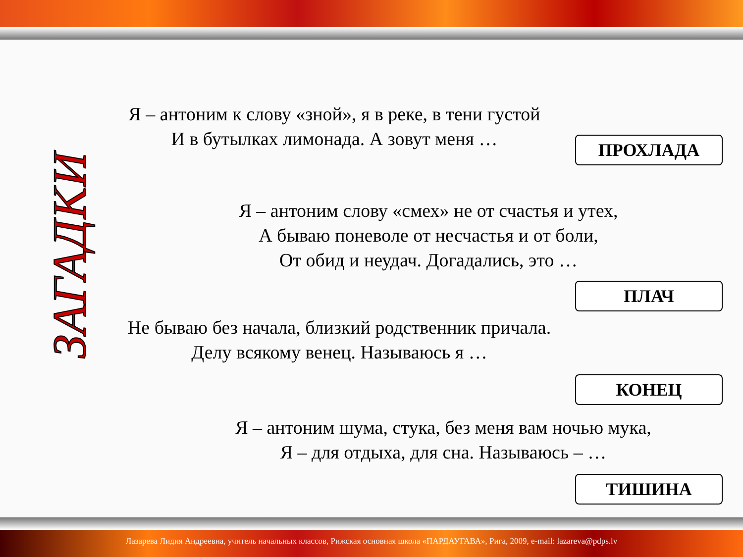ЗАГАДКИ
Я – антоним к слову «зной», я в реке, в тени густой
И в бутылках лимонада. А зовут меня …
ПРОХЛАДА
Я – антоним слову «смех» не от счастья и утех,
А бываю поневоле от несчастья и от боли,
От обид и неудач. Догадались, это …
ПЛАЧ
Не бываю без начала, близкий родственник причала.
Делу всякому венец. Называюсь я …
КОНЕЦ
Я – антоним шума, стука, без меня вам ночью мука,
Я – для отдыха, для сна. Называюсь – …
ТИШИНА
Лазарева Лидия Андреевна, учитель начальных классов, Рижская основная школа «ПАРДАУГАВА», Рига, 2009, e-mail: lazareva@pdps.lv